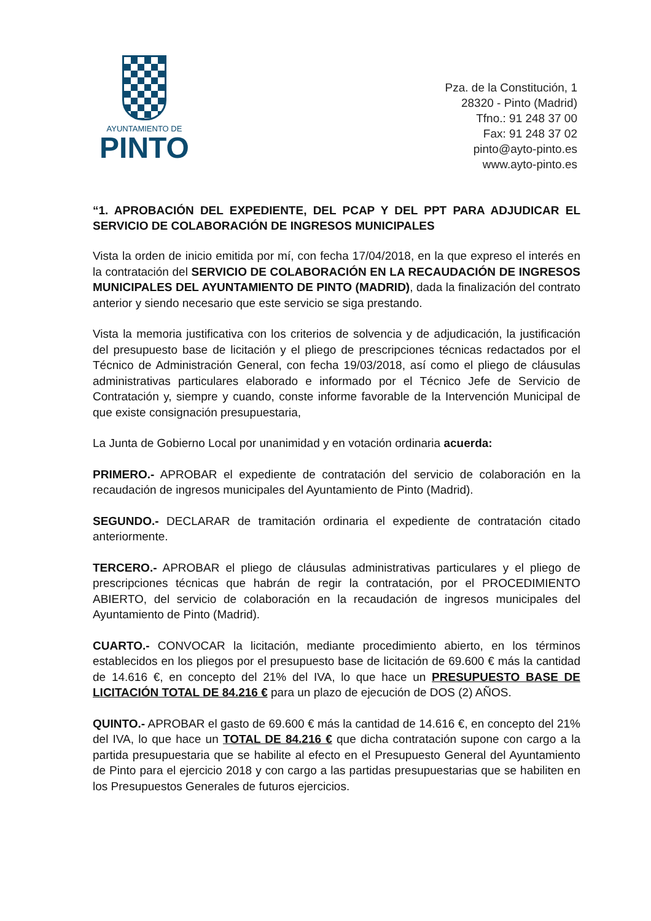AYUNTAMIENTO DE
PINTO
Pza. de la Constitución, 1
28320 - Pinto (Madrid)
Tfno.: 91 248 37 00
Fax: 91 248 37 02
pinto@ayto-pinto.es
www.ayto-pinto.es
“1. APROBACIÓN DEL EXPEDIENTE, DEL PCAP Y DEL PPT PARA ADJUDICAR EL SERVICIO DE COLABORACIÓN DE INGRESOS MUNICIPALES
Vista la orden de inicio emitida por mí, con fecha 17/04/2018, en la que expreso el interés en la contratación del SERVICIO DE COLABORACIÓN EN LA RECAUDACIÓN DE INGRESOS MUNICIPALES DEL AYUNTAMIENTO DE PINTO (MADRID), dada la finalización del contrato anterior y siendo necesario que este servicio se siga prestando.
Vista la memoria justificativa con los criterios de solvencia y de adjudicación, la justificación del presupuesto base de licitación y el pliego de prescripciones técnicas redactados por el Técnico de Administración General, con fecha 19/03/2018, así como el pliego de cláusulas administrativas particulares elaborado e informado por el Técnico Jefe de Servicio de Contratación y, siempre y cuando, conste informe favorable de la Intervención Municipal de que existe consignación presupuestaria,
La Junta de Gobierno Local por unanimidad y en votación ordinaria acuerda:
PRIMERO.- APROBAR el expediente de contratación del servicio de colaboración en la recaudación de ingresos municipales del Ayuntamiento de Pinto (Madrid).
SEGUNDO.- DECLARAR de tramitación ordinaria el expediente de contratación citado anteriormente.
TERCERO.- APROBAR el pliego de cláusulas administrativas particulares y el pliego de prescripciones técnicas que habrán de regir la contratación, por el PROCEDIMIENTO ABIERTO, del servicio de colaboración en la recaudación de ingresos municipales del Ayuntamiento de Pinto (Madrid).
CUARTO.- CONVOCAR la licitación, mediante procedimiento abierto, en los términos establecidos en los pliegos por el presupuesto base de licitación de 69.600 € más la cantidad de 14.616 €, en concepto del 21% del IVA, lo que hace un PRESUPUESTO BASE DE LICITACIÓN TOTAL DE 84.216 € para un plazo de ejecución de DOS (2) AÑOS.
QUINTO.- APROBAR el gasto de 69.600 € más la cantidad de 14.616 €, en concepto del 21% del IVA, lo que hace un TOTAL DE 84.216 € que dicha contratación supone con cargo a la partida presupuestaria que se habilite al efecto en el Presupuesto General del Ayuntamiento de Pinto para el ejercicio 2018 y con cargo a las partidas presupuestarias que se habiliten en los Presupuestos Generales de futuros ejercicios.